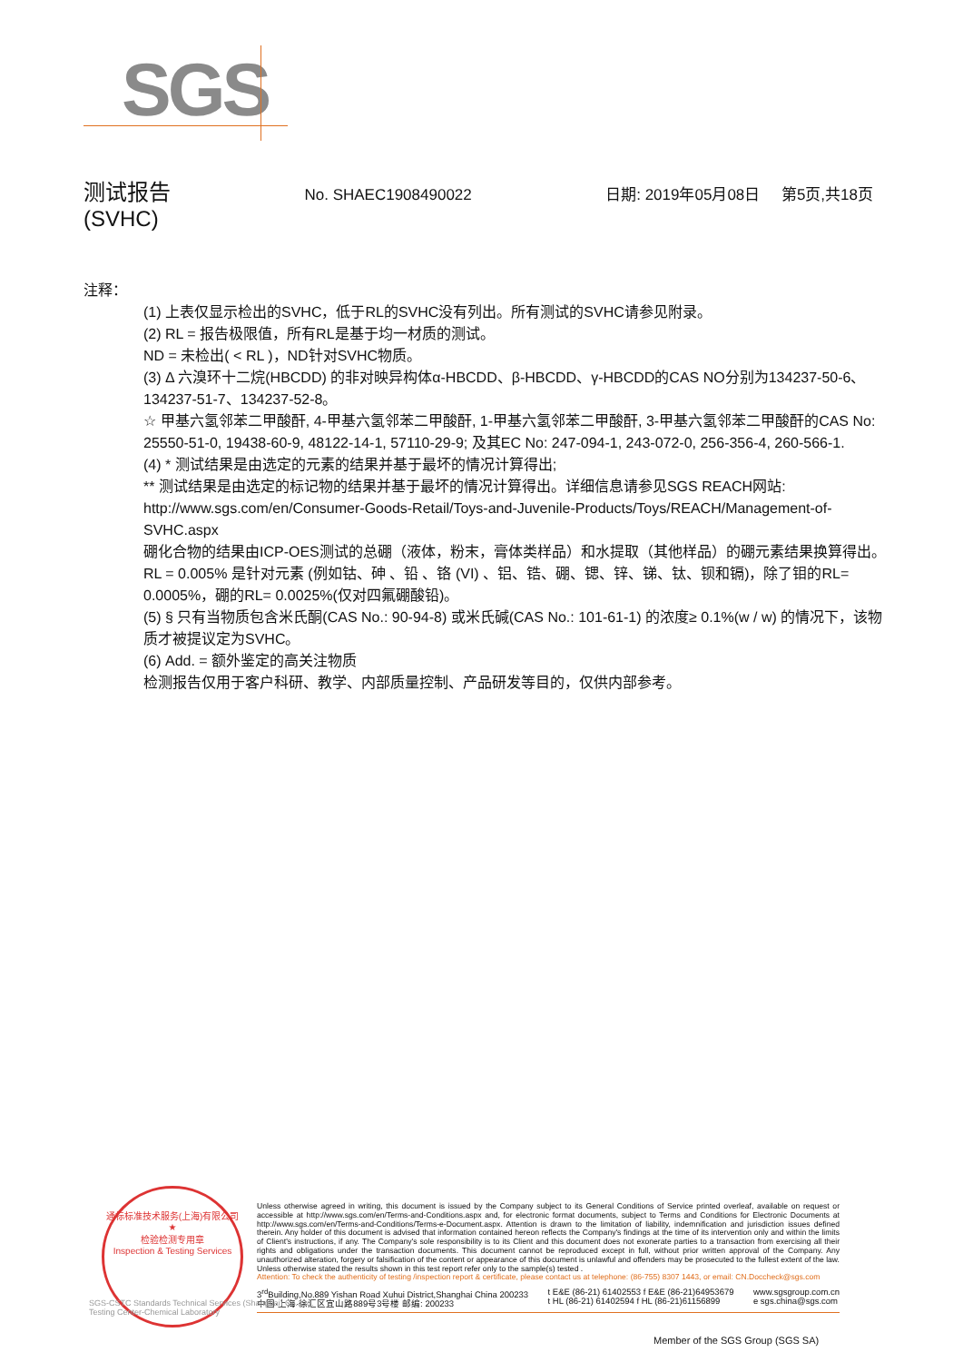SGS
测试报告 No. SHAEC1908490022 日期: 2019年05月08日 第5页,共18页
(SVHC)
注释：
(1) 上表仅显示检出的SVHC，低于RL的SVHC没有列出。所有测试的SVHC请参见附录。
(2) RL = 报告极限值，所有RL是基于均一材质的测试。
ND = 未检出( < RL )，ND针对SVHC物质。
(3) Δ 六溴环十二烷(HBCDD) 的非对映异构体α-HBCDD、β-HBCDD、γ-HBCDD的CAS NO分别为134237-50-6、134237-51-7、134237-52-8。
☆ 甲基六氢邻苯二甲酸酐, 4-甲基六氢邻苯二甲酸酐, 1-甲基六氢邻苯二甲酸酐, 3-甲基六氢邻苯二甲酸酐的CAS No: 25550-51-0, 19438-60-9, 48122-14-1, 57110-29-9; 及其EC No: 247-094-1, 243-072-0, 256-356-4, 260-566-1.
(4) * 测试结果是由选定的元素的结果并基于最坏的情况计算得出;
** 测试结果是由选定的标记物的结果并基于最坏的情况计算得出。详细信息请参见SGS REACH网站: http://www.sgs.com/en/Consumer-Goods-Retail/Toys-and-Juvenile-Products/Toys/REACH/Management-of-SVHC.aspx
硼化合物的结果由ICP-OES测试的总硼（液体，粉末，膏体类样品）和水提取（其他样品）的硼元素结果换算得出。
RL = 0.005% 是针对元素 (例如钴、砷 、铅 、铬 (VI) 、铝、锆、硼、锶、锌、锑、钛、钡和镉)，除了钼的RL= 0.0005%，硼的RL= 0.0025%(仅对四氟硼酸铅)。
(5) § 只有当物质包含米氏酮(CAS No.: 90-94-8) 或米氏碱(CAS No.: 101-61-1) 的浓度≥ 0.1%(w / w) 的情况下，该物质才被提议定为SVHC。
(6) Add. = 额外鉴定的高关注物质
检测报告仅用于客户科研、教学、内部质量控制、产品研发等目的，仅供内部参考。
通标标准技术服务(上海)有限公司
★
检验检测专用章
Inspection & Testing Services
Unless otherwise agreed in writing, this document is issued by the Company subject to its General Conditions of Service printed overleaf, available on request or accessible at http://www.sgs.com/en/Terms-and-Conditions.aspx and, for electronic format documents, subject to Terms and Conditions for Electronic Documents at http://www.sgs.com/en/Terms-and-Conditions/Terms-e-Document.aspx. Attention is drawn to the limitation of liability, indemnification and jurisdiction issues defined therein. Any holder of this document is advised that information contained hereon reflects the Company's findings at the time of its intervention only and within the limits of Client's instructions, if any. The Company's sole responsibility is to its Client and this document does not exonerate parties to a transaction from exercising all their rights and obligations under the transaction documents. This document cannot be reproduced except in full, without prior written approval of the Company. Any unauthorized alteration, forgery or falsification of the content or appearance of this document is unlawful and offenders may be prosecuted to the fullest extent of the law. Unless otherwise stated the results shown in this test report refer only to the sample(s) tested .
Attention: To check the authenticity of testing /inspection report & certificate, please contact us at telephone: (86-755) 8307 1443, or email: CN.Doccheck@sgs.com
3<sup>rd</sup>Building,No.889 Yishan Road Xuhui District,Shanghai China 200233
中国·上海·徐汇区宜山路889号3号楼 邮编: 200233 t E&E (86-21) 61402553 f E&E (86-21)64953679
t HL (86-21) 61402594 f HL (86-21)61156899 www.sgsgroup.com.cn
e sgs.china@sgs.com
SGS-CSTC Standards Technical Services (Shanghai) Co.,Ltd.
Testing Center-Chemical Laboratory
Member of the SGS Group (SGS SA)